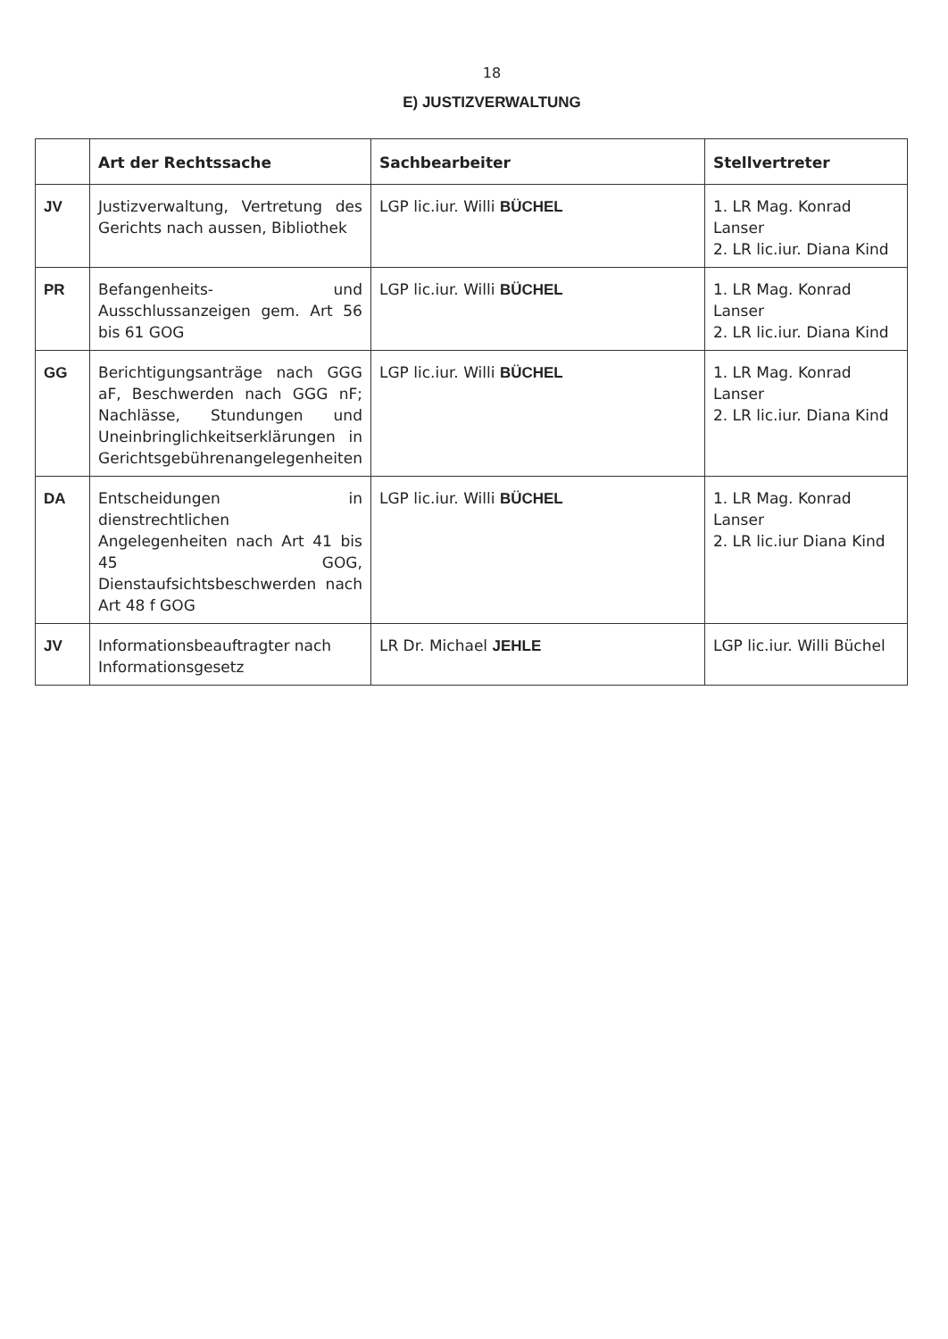18
E) JUSTIZVERWALTUNG
| | Art der Rechtssache | Sachbearbeiter | Stellvertreter |
| --- | --- | --- | --- |
| JV | Justizverwaltung, Vertretung des Gerichts nach aussen, Bibliothek | LGP lic.iur. Willi BÜCHEL | 1. LR Mag. Konrad Lanser 2. LR lic.iur. Diana Kind |
| PR | Befangenheits- und Ausschlussanzeigen gem. Art 56 bis 61 GOG | LGP lic.iur. Willi BÜCHEL | 1. LR Mag. Konrad Lanser 2. LR lic.iur. Diana Kind |
| GG | Berichtigungsanträge nach GGG aF, Beschwerden nach GGG nF; Nachlässe, Stundungen und Uneinbringlichkeitserklärungen in Gerichtsgebührenangelegenheiten | LGP lic.iur. Willi BÜCHEL | 1. LR Mag. Konrad Lanser 2. LR lic.iur. Diana Kind |
| DA | Entscheidungen in dienstrechtlichen Angelegenheiten nach Art 41 bis 45 GOG, Dienstaufsichtsbeschwerden nach Art 48 f GOG | LGP lic.iur. Willi BÜCHEL | 1. LR Mag. Konrad Lanser 2. LR lic.iur Diana Kind |
| JV | Informationsbeauftragter nach Informationsgesetz | LR Dr. Michael JEHLE | LGP lic.iur. Willi Büchel |